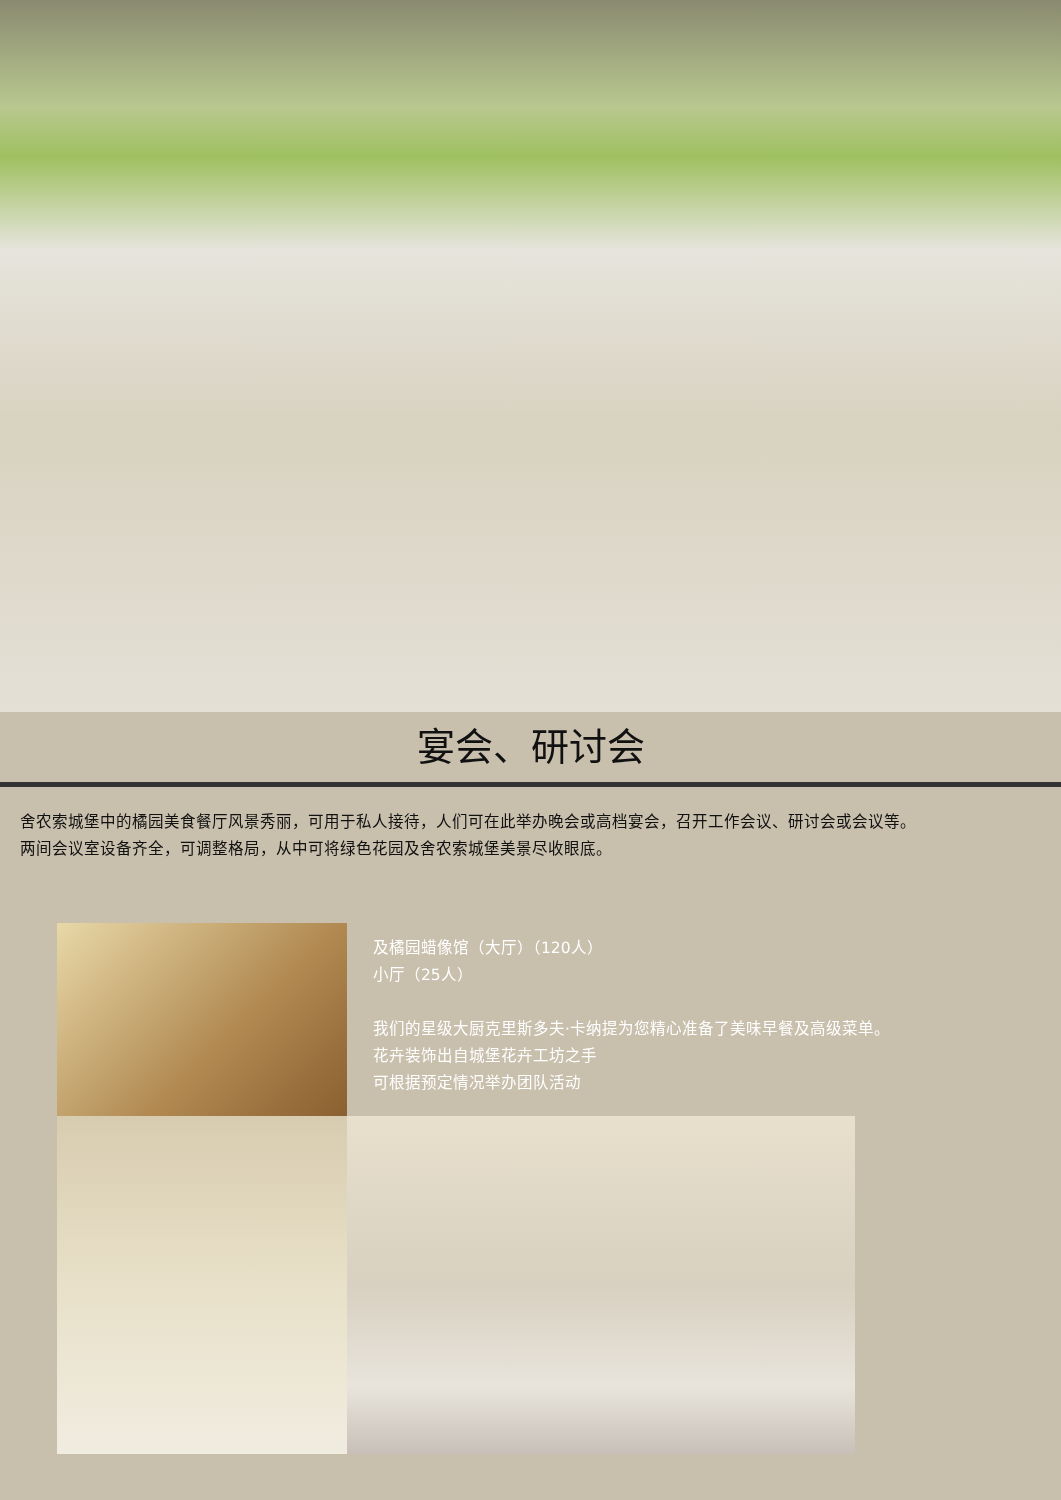宴会、研讨会
舍农索城堡中的橘园美食餐厅风景秀丽，可用于私人接待，人们可在此举办晚会或高档宴会，召开工作会议、研讨会或会议等。
两间会议室设备齐全，可调整格局，从中可将绿色花园及舍农索城堡美景尽收眼底。
及橘园蜡像馆（大厅）（120人）
小厅（25人）
我们的星级大厨克里斯多夫·卡纳提为您精心准备了美味早餐及高级菜单。
花卉装饰出自城堡花卉工坊之手
可根据预定情况举办团队活动